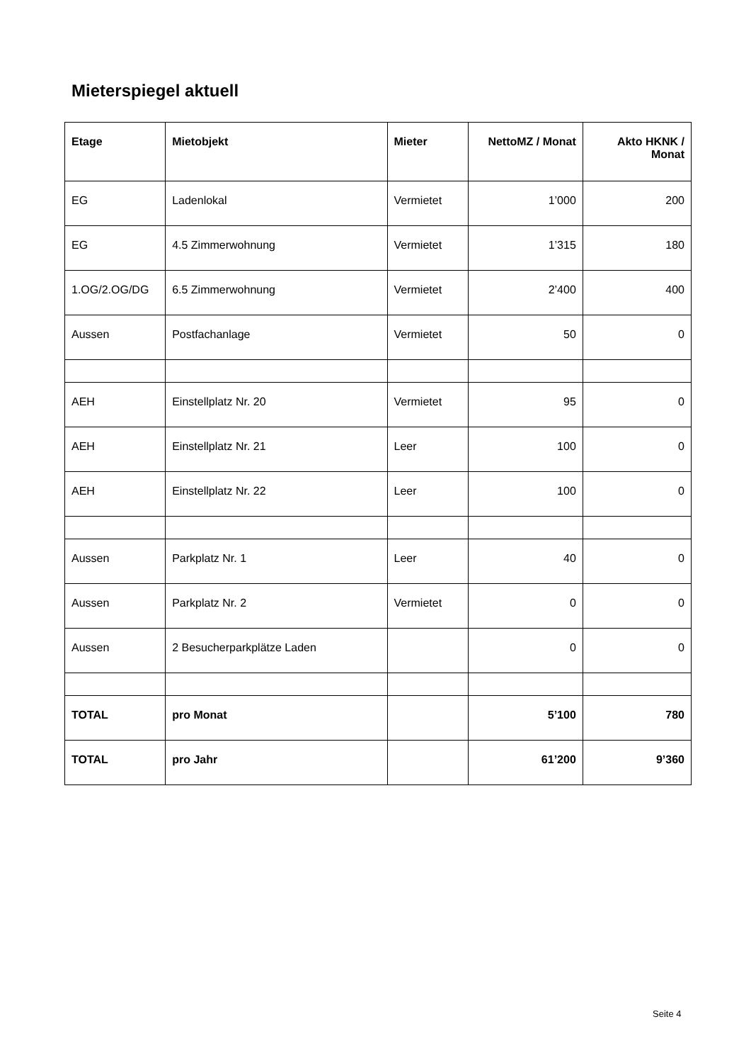Mieterspiegel aktuell
| Etage | Mietobjekt | Mieter | NettoMZ / Monat | Akto HKNK / Monat |
| --- | --- | --- | --- | --- |
| EG | Ladenlokal | Vermietet | 1’000 | 200 |
| EG | 4.5 Zimmerwohnung | Vermietet | 1’315 | 180 |
| 1.OG/2.OG/DG | 6.5 Zimmerwohnung | Vermietet | 2’400 | 400 |
| Aussen | Postfachanlage | Vermietet | 50 | 0 |
| AEH | Einstellplatz Nr. 20 | Vermietet | 95 | 0 |
| AEH | Einstellplatz Nr. 21 | Leer | 100 | 0 |
| AEH | Einstellplatz Nr. 22 | Leer | 100 | 0 |
| Aussen | Parkplatz Nr. 1 | Leer | 40 | 0 |
| Aussen | Parkplatz Nr. 2 | Vermietet | 0 | 0 |
| Aussen | 2 Besucherparkplätze Laden | | 0 | 0 |
| TOTAL | pro Monat | | 5’100 | 780 |
| TOTAL | pro Jahr | | 61’200 | 9’360 |
Seite 4